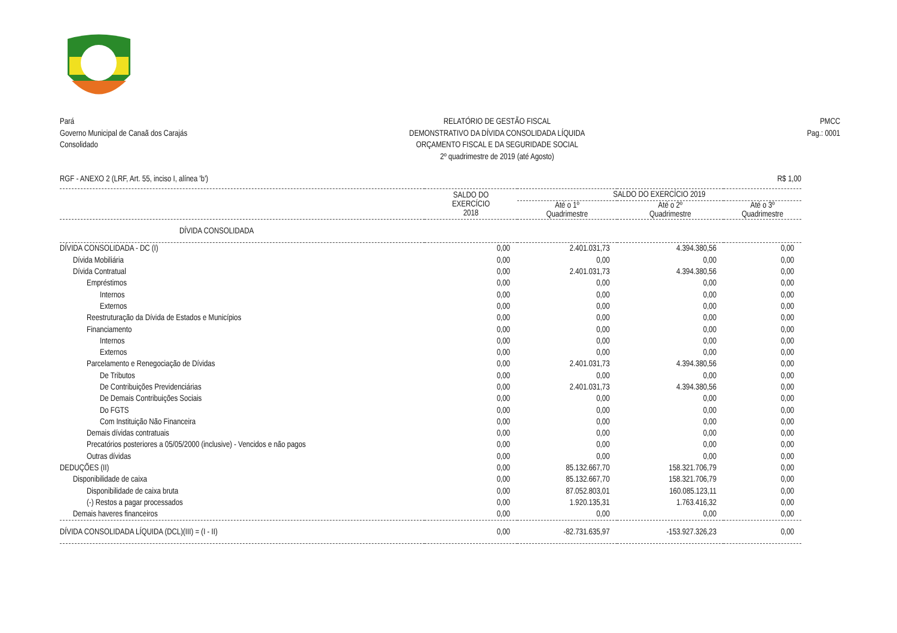Pará
Governo Municipal de Canaã dos Carajás
Consolidado
RELATÓRIO DE GESTÃO FISCAL
DEMONSTRATIVO DA DÍVIDA CONSOLIDADA LÍQUIDA
ORÇAMENTO FISCAL E DA SEGURIDADE SOCIAL
2º quadrimestre de 2019 (até Agosto)
PMCC
Pag.: 0001
RGF - ANEXO 2 (LRF, Art. 55, inciso I, alínea 'b') R$ 1,00
| | SALDO DO EXERCÍCIO 2018 | SALDO DO EXERCÍCIO 2019 | | |
| --- | --- | --- | --- | --- |
| | | Até o 1º Quadrimestre | Até o 2º Quadrimestre | Até o 3º Quadrimestre |
| DÍVIDA CONSOLIDADA | | | | |
| DÍVIDA CONSOLIDADA - DC (I) | 0,00 | 2.401.031,73 | 4.394.380,56 | 0,00 |
| Dívida Mobiliária | 0,00 | 0,00 | 0,00 | 0,00 |
| Dívida Contratual | 0,00 | 2.401.031,73 | 4.394.380,56 | 0,00 |
| Empréstimos | 0,00 | 0,00 | 0,00 | 0,00 |
| Internos | 0,00 | 0,00 | 0,00 | 0,00 |
| Externos | 0,00 | 0,00 | 0,00 | 0,00 |
| Reestruturação da Dívida de Estados e Municípios | 0,00 | 0,00 | 0,00 | 0,00 |
| Financiamento | 0,00 | 0,00 | 0,00 | 0,00 |
| Internos | 0,00 | 0,00 | 0,00 | 0,00 |
| Externos | 0,00 | 0,00 | 0,00 | 0,00 |
| Parcelamento e Renegociação de Dívidas | 0,00 | 2.401.031,73 | 4.394.380,56 | 0,00 |
| De Tributos | 0,00 | 0,00 | 0,00 | 0,00 |
| De Contribuições Previdenciárias | 0,00 | 2.401.031,73 | 4.394.380,56 | 0,00 |
| De Demais Contribuições Sociais | 0,00 | 0,00 | 0,00 | 0,00 |
| Do FGTS | 0,00 | 0,00 | 0,00 | 0,00 |
| Com Instituição Não Financeira | 0,00 | 0,00 | 0,00 | 0,00 |
| Demais dívidas contratuais | 0,00 | 0,00 | 0,00 | 0,00 |
| Precatórios posteriores a 05/05/2000 (inclusive) - Vencidos e não pagos | 0,00 | 0,00 | 0,00 | 0,00 |
| Outras dívidas | 0,00 | 0,00 | 0,00 | 0,00 |
| DEDUÇÕES (II) | 0,00 | 85.132.667,70 | 158.321.706,79 | 0,00 |
| Disponibilidade de caixa | 0,00 | 85.132.667,70 | 158.321.706,79 | 0,00 |
| Disponibilidade de caixa bruta | 0,00 | 87.052.803,01 | 160.085.123,11 | 0,00 |
| (-) Restos a pagar processados | 0,00 | 1.920.135,31 | 1.763.416,32 | 0,00 |
| Demais haveres financeiros | 0,00 | 0,00 | 0,00 | 0,00 |
| DÍVIDA CONSOLIDADA LÍQUIDA (DCL)(III) = (I - II) | 0,00 | -82.731.635,97 | -153.927.326,23 | 0,00 |